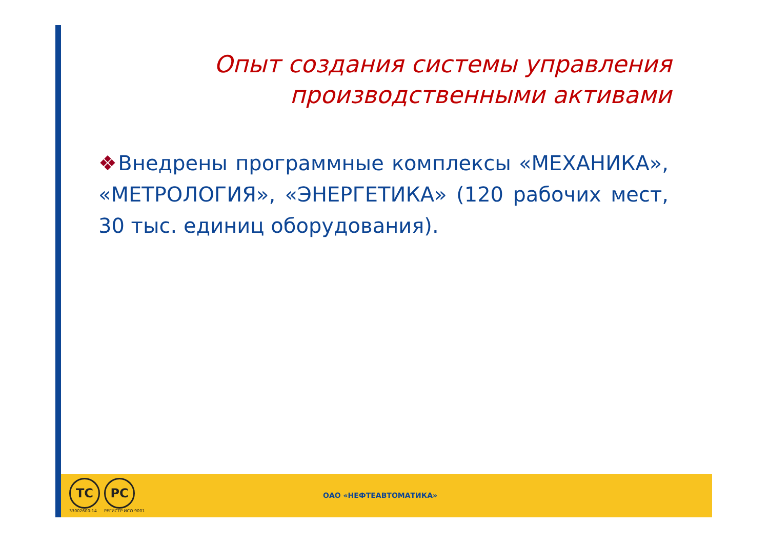Опыт создания системы управления производственными активами
❖Внедрены программные комплексы «МЕХАНИКА», «МЕТРОЛОГИЯ», «ЭНЕРГЕТИКА» (120 рабочих мест, 30 тыс. единиц оборудования).
ТС
33002600-14
РС
РЕГИСТР ИСО 9001
ОАО «НЕФТЕАВТОМАТИКА»